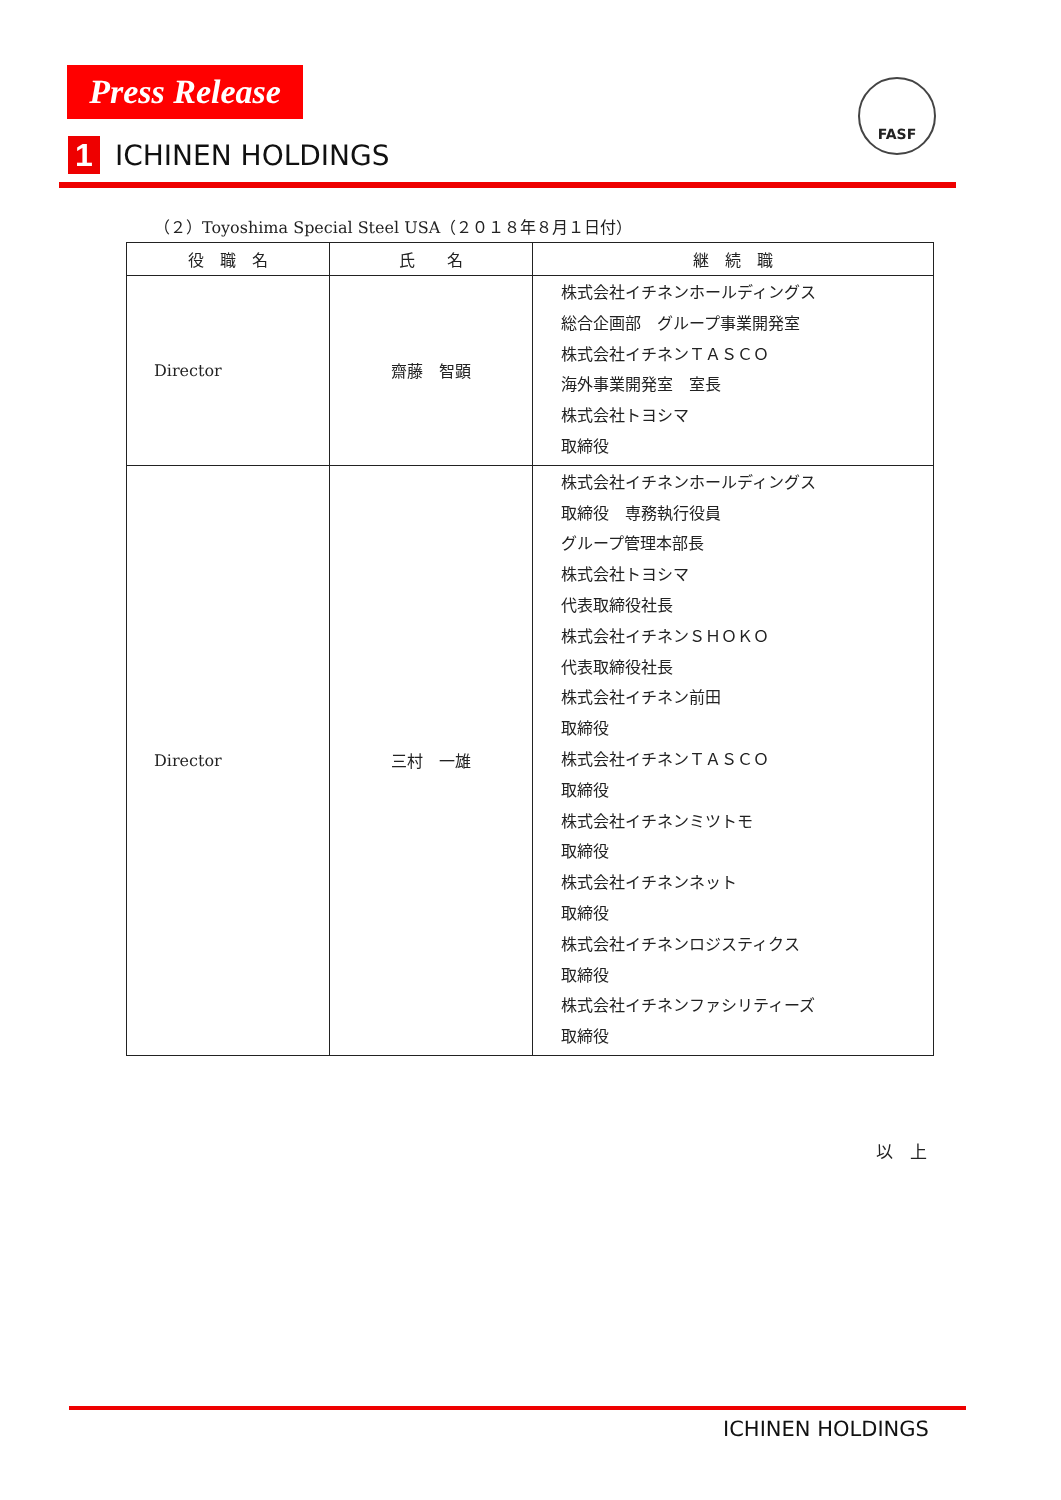Press Release
1
ICHINEN HOLDINGS
FASF
（２）Toyoshima Special Steel USA（２０１８年８月１日付）
| 役 職 名 | 氏 名 | 継 続 職 |
| --- | --- | --- |
| Director | 齋藤 智顕 | 株式会社イチネンホールディングス 総合企画部 グループ事業開発室 株式会社イチネンＴＡＳＣＯ 海外事業開発室 室長 株式会社トヨシマ 取締役 |
| Director | 三村 一雄 | 株式会社イチネンホールディングス 取締役 専務執行役員 グループ管理本部長 株式会社トヨシマ 代表取締役社長 株式会社イチネンＳＨＯＫＯ 代表取締役社長 株式会社イチネン前田 取締役 株式会社イチネンＴＡＳＣＯ 取締役 株式会社イチネンミツトモ 取締役 株式会社イチネンネット 取締役 株式会社イチネンロジスティクス 取締役 株式会社イチネンファシリティーズ 取締役 |
以　上
ICHINEN HOLDINGS